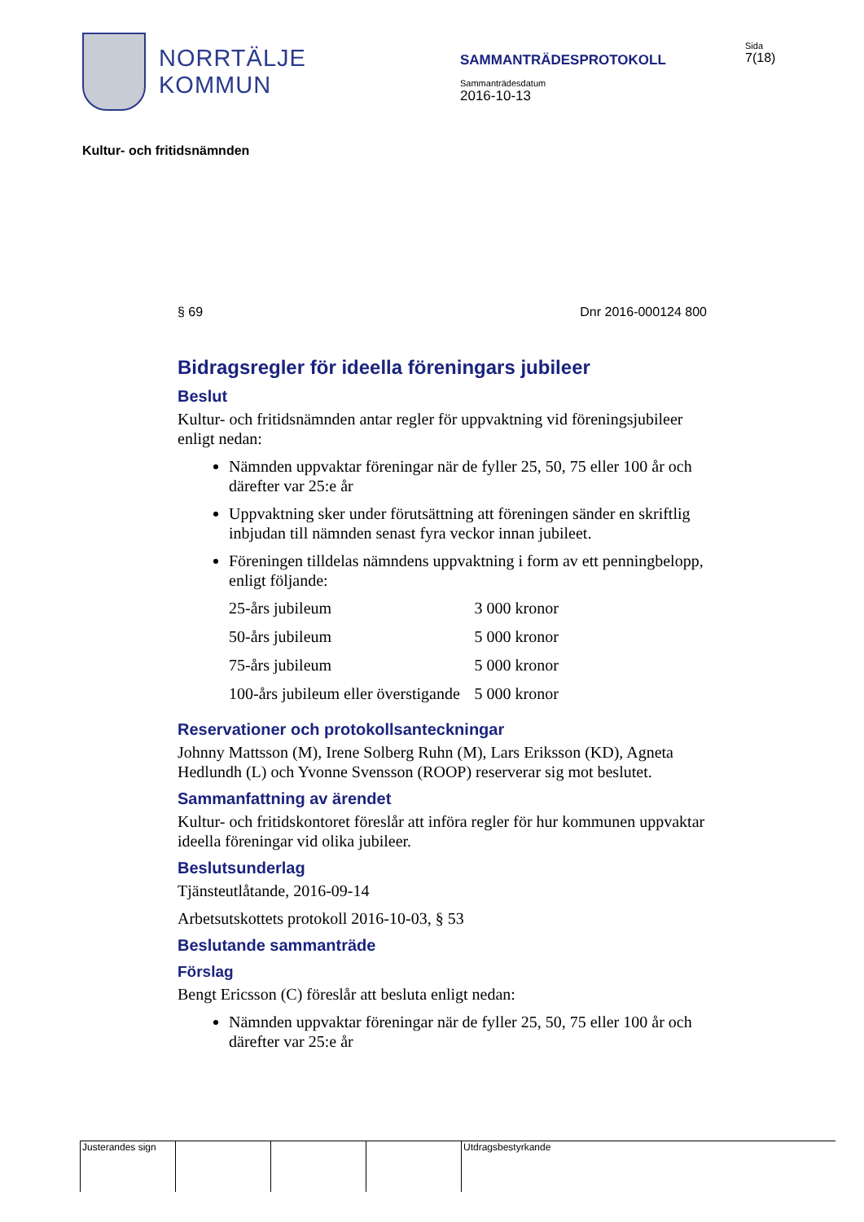NORRTÄLJE
KOMMUN
SAMMANTRÄDESPROTOKOLL
Sammanträdesdatum
2016-10-13
Sida
7(18)
Kultur- och fritidsnämnden
§ 69 Dnr 2016-000124 800
Bidragsregler för ideella föreningars jubileer
Beslut
Kultur- och fritidsnämnden antar regler för uppvaktning vid föreningsjubileer enligt nedan:
Nämnden uppvaktar föreningar när de fyller 25, 50, 75 eller 100 år och därefter var 25:e år
Uppvaktning sker under förutsättning att föreningen sänder en skriftlig inbjudan till nämnden senast fyra veckor innan jubileet.
Föreningen tilldelas nämndens uppvaktning i form av ett penningbelopp, enligt följande:
| 25-års jubileum | 3 000 kronor |
| 50-års jubileum | 5 000 kronor |
| 75-års jubileum | 5 000 kronor |
| 100-års jubileum eller överstigande | 5 000 kronor |
Reservationer och protokollsanteckningar
Johnny Mattsson (M), Irene Solberg Ruhn (M), Lars Eriksson (KD), Agneta Hedlundh (L) och Yvonne Svensson (ROOP) reserverar sig mot beslutet.
Sammanfattning av ärendet
Kultur- och fritidskontoret föreslår att införa regler för hur kommunen uppvaktar ideella föreningar vid olika jubileer.
Beslutsunderlag
Tjänsteutlåtande, 2016-09-14
Arbetsutskottets protokoll 2016-10-03, § 53
Beslutande sammanträde
Förslag
Bengt Ericsson (C) föreslår att besluta enligt nedan:
Nämnden uppvaktar föreningar när de fyller 25, 50, 75 eller 100 år och därefter var 25:e år
Justerandes sign
Utdragsbestyrkande